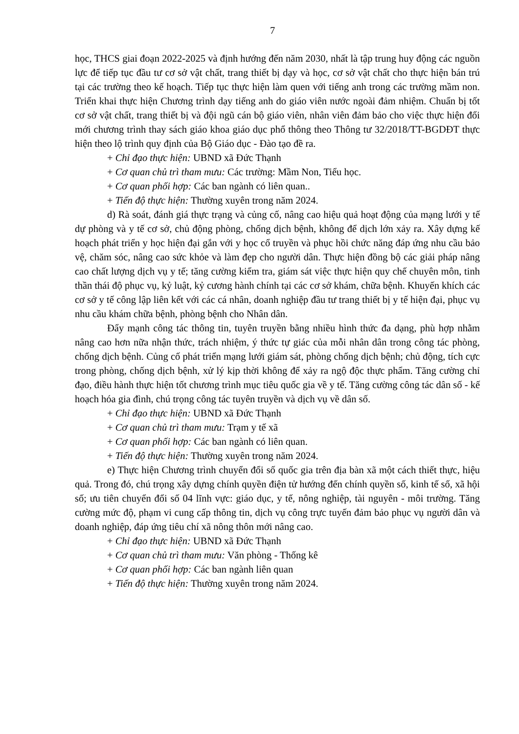7
học, THCS giai đoạn 2022-2025 và định hướng đến năm 2030, nhất là tập trung huy động các nguồn lực để tiếp tục đầu tư cơ sở vật chất, trang thiết bị dạy và học, cơ sở vật chất cho thực hiện bán trú tại các trường theo kế hoạch. Tiếp tục thực hiện làm quen với tiếng anh trong các trường mầm non. Triển khai thực hiện Chương trình dạy tiếng anh do giáo viên nước ngoài đảm nhiệm. Chuẩn bị tốt cơ sở vật chất, trang thiết bị và đội ngũ cán bộ giáo viên, nhân viên đảm bảo cho việc thực hiện đổi mới chương trình thay sách giáo khoa giáo dục phổ thông theo Thông tư 32/2018/TT-BGDĐT thực hiện theo lộ trình quy định của Bộ Giáo dục - Đào tạo đề ra.
+ Chỉ đạo thực hiện: UBND xã Đức Thạnh
+ Cơ quan chủ trì tham mưu: Các trường: Mầm Non, Tiểu học.
+ Cơ quan phối hợp: Các ban ngành có liên quan..
+ Tiến độ thực hiện: Thường xuyên trong năm 2024.
d) Rà soát, đánh giá thực trạng và củng cố, nâng cao hiệu quả hoạt động của mạng lưới y tế dự phòng và y tế cơ sở, chủ động phòng, chống dịch bệnh, không để dịch lớn xảy ra. Xây dựng kế hoạch phát triển y học hiện đại gắn với y học cổ truyền và phục hồi chức năng đáp ứng nhu cầu bảo vệ, chăm sóc, nâng cao sức khỏe và làm đẹp cho người dân. Thực hiện đồng bộ các giải pháp nâng cao chất lượng dịch vụ y tế; tăng cường kiểm tra, giám sát việc thực hiện quy chế chuyên môn, tinh thần thái độ phục vụ, kỷ luật, kỷ cương hành chính tại các cơ sở khám, chữa bệnh. Khuyến khích các cơ sở y tế công lập liên kết với các cá nhân, doanh nghiệp đầu tư trang thiết bị y tế hiện đại, phục vụ nhu cầu khám chữa bệnh, phòng bệnh cho Nhân dân.
Đẩy mạnh công tác thông tin, tuyên truyền bằng nhiều hình thức đa dạng, phù hợp nhằm nâng cao hơn nữa nhận thức, trách nhiệm, ý thức tự giác của mỗi nhân dân trong công tác phòng, chống dịch bệnh. Củng cố phát triển mạng lưới giám sát, phòng chống dịch bệnh; chủ động, tích cực trong phòng, chống dịch bệnh, xử lý kịp thời không để xảy ra ngộ độc thực phẩm. Tăng cường chỉ đạo, điều hành thực hiện tốt chương trình mục tiêu quốc gia về y tế. Tăng cường công tác dân số - kế hoạch hóa gia đình, chú trọng công tác tuyên truyền và dịch vụ về dân số.
+ Chỉ đạo thực hiện: UBND xã Đức Thạnh
+ Cơ quan chủ trì tham mưu: Trạm y tế xã
+ Cơ quan phối hợp: Các ban ngành có liên quan.
+ Tiến độ thực hiện: Thường xuyên trong năm 2024.
e) Thực hiện Chương trình chuyển đổi số quốc gia trên địa bàn xã một cách thiết thực, hiệu quả. Trong đó, chú trọng xây dựng chính quyền điện tử hướng đến chính quyền số, kinh tế số, xã hội số; ưu tiên chuyển đổi số 04 lĩnh vực: giáo dục, y tế, nông nghiệp, tài nguyên - môi trường. Tăng cường mức độ, phạm vi cung cấp thông tin, dịch vụ công trực tuyến đảm bảo phục vụ người dân và doanh nghiệp, đáp ứng tiêu chí xã nông thôn mới nâng cao.
+ Chỉ đạo thực hiện: UBND xã Đức Thạnh
+ Cơ quan chủ trì tham mưu: Văn phòng - Thống kê
+ Cơ quan phối hợp: Các ban ngành liên quan
+ Tiến độ thực hiện: Thường xuyên trong năm 2024.